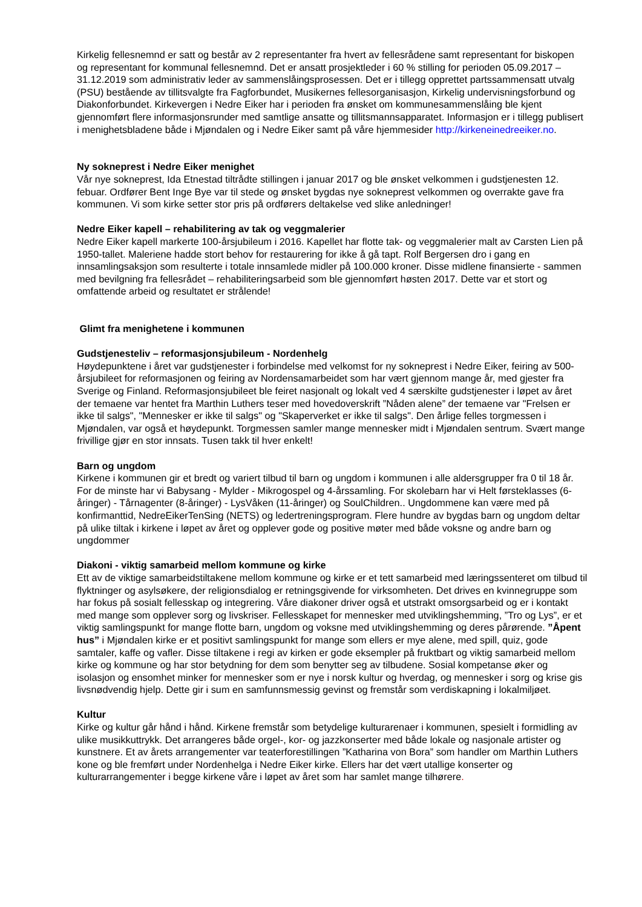Kirkelig fellesnemnd er satt og består av 2 representanter fra hvert av fellesrådene samt representant for biskopen og representant for kommunal fellesnemnd. Det er ansatt prosjektleder i 60 % stilling for perioden 05.09.2017 – 31.12.2019 som administrativ leder av sammenslåingsprosessen. Det er i tillegg opprettet partssammensatt utvalg (PSU) bestående av tillitsvalgte fra Fagforbundet, Musikernes fellesorganisasjon, Kirkelig undervisningsforbund og Diakonforbundet. Kirkevergen i Nedre Eiker har i perioden fra ønsket om kommunesammenslåing ble kjent gjennomført flere informasjonsrunder med samtlige ansatte og tillitsmannsapparatet. Informasjon er i tillegg publisert i menighetsbladene både i Mjøndalen og i Nedre Eiker samt på våre hjemmesider http://kirkeneinedreeiker.no.
Ny sokneprest i Nedre Eiker menighet
Vår nye sokneprest, Ida Etnestad tiltrådte stillingen i januar 2017 og ble ønsket velkommen i gudstjenesten 12. febuar. Ordfører Bent Inge Bye var til stede og ønsket bygdas nye sokneprest velkommen og overrakte gave fra kommunen. Vi som kirke setter stor pris på ordførers deltakelse ved slike anledninger!
Nedre Eiker kapell – rehabilitering av tak og veggmalerier
Nedre Eiker kapell markerte 100-årsjubileum i 2016. Kapellet har flotte tak- og veggmalerier malt av Carsten Lien på 1950-tallet. Maleriene hadde stort behov for restaurering for ikke å gå tapt. Rolf Bergersen dro i gang en innsamlingsaksjon som resulterte i totale innsamlede midler på 100.000 kroner. Disse midlene finansierte - sammen med bevilgning fra fellesrådet – rehabiliteringsarbeid som ble gjennomført høsten 2017. Dette var et stort og omfattende arbeid og resultatet er strålende!
Glimt fra menighetene i kommunen
Gudstjenesteliv – reformasjonsjubileum - Nordenhelg
Høydepunktene i året var gudstjenester i forbindelse med velkomst for ny sokneprest i Nedre Eiker, feiring av 500-årsjubileet for reformasjonen og feiring av Nordensamarbeidet som har vært gjennom mange år, med gjester fra Sverige og Finland. Reformasjonsjubileet ble feiret nasjonalt og lokalt ved 4 særskilte gudstjenester i løpet av året der temaene var hentet fra Marthin Luthers teser med hovedoverskrift ”Nåden alene” der temaene var "Frelsen er ikke til salgs", "Mennesker er ikke til salgs" og "Skaperverket er ikke til salgs". Den årlige felles torgmessen i Mjøndalen, var også et høydepunkt. Torgmessen samler mange mennesker midt i Mjøndalen sentrum. Svært mange frivillige gjør en stor innsats. Tusen takk til hver enkelt!
Barn og ungdom
Kirkene i kommunen gir et bredt og variert tilbud til barn og ungdom i kommunen i alle aldersgrupper fra 0 til 18 år. For de minste har vi Babysang - Mylder - Mikrogospel og 4-årssamling. For skolebarn har vi Helt førsteklasses (6-åringer) - Tårnagenter (8-åringer) - LysVåken (11-åringer) og SoulChildren.. Ungdommene kan være med på konfirmanttid, NedreEikerTenSing (NETS) og ledertreningsprogram. Flere hundre av bygdas barn og ungdom deltar på ulike tiltak i kirkene i løpet av året og opplever gode og positive møter med både voksne og andre barn og ungdommer
Diakoni - viktig samarbeid mellom kommune og kirke
Ett av de viktige samarbeidstiltakene mellom kommune og kirke er et tett samarbeid med læringssenteret om tilbud til flyktninger og asylsøkere, der religionsdialog er retningsgivende for virksomheten. Det drives en kvinnegruppe som har fokus på sosialt fellesskap og integrering. Våre diakoner driver også et utstrakt omsorgsarbeid og er i kontakt med mange som opplever sorg og livskriser. Fellesskapet for mennesker med utviklingshemming, ”Tro og Lys”, er et viktig samlingspunkt for mange flotte barn, ungdom og voksne med utviklingshemming og deres pårørende. ”Åpent hus” i Mjøndalen kirke er et positivt samlingspunkt for mange som ellers er mye alene, med spill, quiz, gode samtaler, kaffe og vafler. Disse tiltakene i regi av kirken er gode eksempler på fruktbart og viktig samarbeid mellom kirke og kommune og har stor betydning for dem som benytter seg av tilbudene. Sosial kompetanse øker og isolasjon og ensomhet minker for mennesker som er nye i norsk kultur og hverdag, og mennesker i sorg og krise gis livsnødvendig hjelp. Dette gir i sum en samfunnsmessig gevinst og fremstår som verdiskapning i lokalmiljøet.
Kultur
Kirke og kultur går hånd i hånd. Kirkene fremstår som betydelige kulturarenaer i kommunen, spesielt i formidling av ulike musikkuttrykk. Det arrangeres både orgel-, kor- og jazzkonserter med både lokale og nasjonale artister og kunstnere. Et av årets arrangementer var teaterforestillingen ”Katharina von Bora” som handler om Marthin Luthers kone og ble fremført under Nordenhelga i Nedre Eiker kirke. Ellers har det vært utallige konserter og kulturarrangementer i begge kirkene våre i løpet av året som har samlet mange tilhørere.